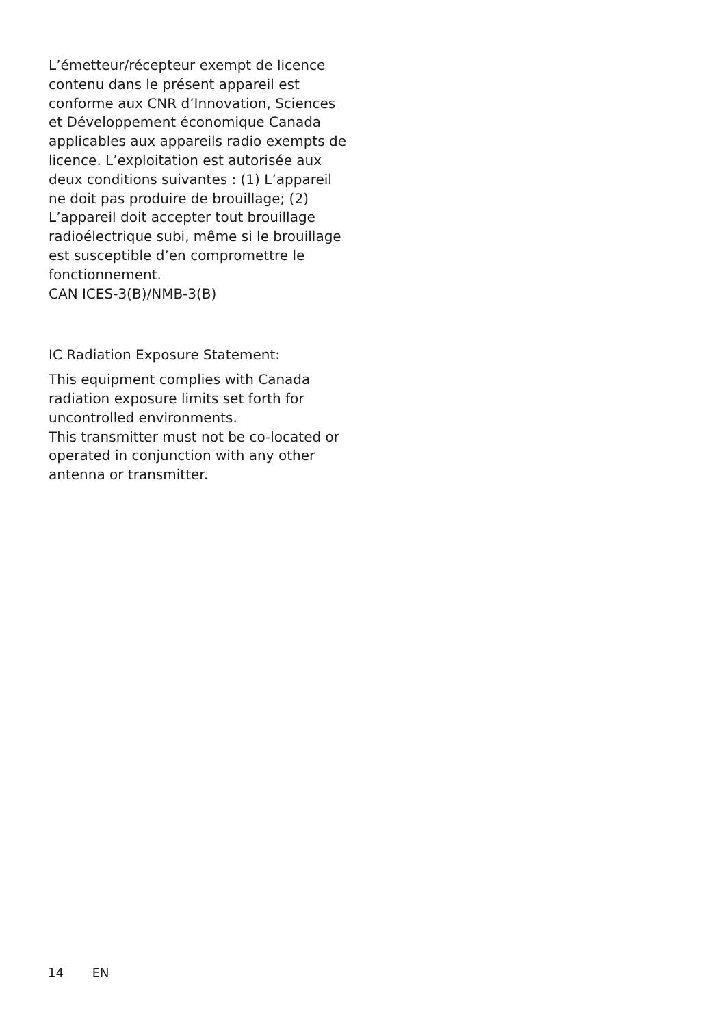L’émetteur/récepteur exempt de licence contenu dans le présent appareil est conforme aux CNR d’Innovation, Sciences et Développement économique Canada applicables aux appareils radio exempts de licence. L’exploitation est autorisée aux deux conditions suivantes : (1) L’appareil ne doit pas produire de brouillage; (2) L’appareil doit accepter tout brouillage radioélectrique subi, même si le brouillage est susceptible d’en compromettre le fonctionnement.
CAN ICES-3(B)/NMB-3(B)
IC Radiation Exposure Statement:
This equipment complies with Canada radiation exposure limits set forth for uncontrolled environments.
This transmitter must not be co-located or operated in conjunction with any other antenna or transmitter.
14 EN